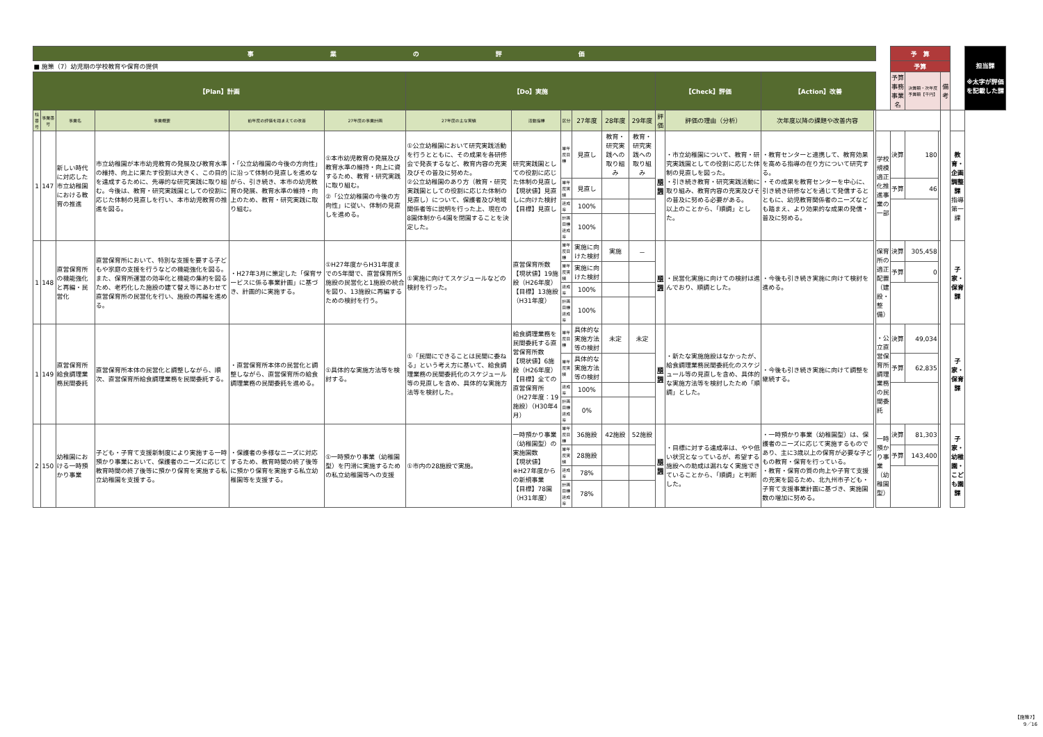| 事業の評価 | | | | | | | | | | | | | | | | | 予 算 | | | | | 担当課 ※太字が評価を記載した課 |
| --- | --- | --- | --- | --- | --- | --- | --- | --- | --- | --- | --- | --- | --- | --- | --- | --- | --- | --- | --- | --- | --- | --- |
| ■ 施策（7）幼児期の学校教育や保育の提供 | | | | | | | | | | | | | | | | | 予算 | | | | | |
| 【Plan】計画 | | | | | | 【Do】実施 | | | | | | 【Check】評価 | | 【Action】改善 | | | 予算事務事業名 | 決算額・次年度予算額【千円】 | | 備考 | | |
| 柱番号 | 事業番号 | 事業名 | 事業概要 | 前年度の評価を踏まえての改善 | 27年度の事業計画 | 27年度の主な実績 | 活動指標 | 区分 | 27年度 | 28年度 | 29年度 | 評価 | 評価の理由（分析） | 次年度以降の課題や改善内容 | | | | | | | | |
| 1 | 147 | 新しい時代に対応した市立幼稚園における教育の推進 | 市立幼稚園が本市幼児教育の発展及び教育水準の維持、向上に果たす役割は大きく、この目的を達成するために、先導的な研究実践に取り組む。今後は、教育・研究実践園としての役割に応じた体制の見直しを行い、本市幼児教育の推進を図る。 | ・「公立幼稚園の今後の方向性」に沿って体制の見直しを進めながら、引き続き、本市の幼児教育の発展、教育水準の維持・向上のため、教育・研究実践に取り組む。 | ①本市幼児教育の発展及び教育水準の維持・向上に資するため、教育・研究実践に取り組む。 ②「公立幼稚園の今後の方向性」に従い、体制の見直しを進める。 | ①公立幼稚園において研究実践活動を行うとともに、その成果を各研修会で発表するなど、教育内容の充実及びその普及に努めた。 ②公立幼稚園のあり方（教育・研究実践園としての役割に応じた体制の見直し）について、保護者及び地域関係者等に説明を行った上、現在の8園体制から4園を閉園することを決定した。 | 研究実践園としての役割に応じた体制の見直し 【現状値】見直しに向けた検討 【目標】見直し | 単年度目標 | 見直し | 教育・研究実践への取り組み | 教育・研究実践への取り組み | 順調 | ・市立幼稚園について、教育・研究実践園としての役割に応じた体制の見直しを図った。 ・引き続き教育・研究実践活動に取り組み、教育内容の充実及びその普及に努める必要がある。 以上のことから、「順調」とした。 | ・教育センターと連携して、教育効果を高める指導の在り方について研究する。 ・その成果を教育センターを中心に、引き続き研修などを通じて発信するとともに、幼児教育関係者のニーズなども踏まえ、より効果的な成果の発信・普及に努める。 | | 学校規模適正化推進事業の一部 | 決算 | 180 | | | 教育・企画調整課 指導第一課 | |
| | | | | | | | | 単年度実績 | 見直し | | | | | | | | 予算 | 46 | | | | |
| | | | | | | | | 達成率 | 100% | | | | | | | | | | | | | |
| | | | | | | | | 計画目標達成率 | 100% | | | | | | | | | | | | | |
| 1 | 148 | 直営保育所の機能強化と再編・民営化 | 直営保育所において、特別な支援を要する子どもや家庭の支援を行うなどの機能強化を図る。また、保育所運営の効率化と機能の集約を図るため、老朽化した施設の建て替え等にあわせて直営保育所の民営化を行い、施設の再編を進める。 | ・H27年3月に策定した「保育サービスに係る事業計画」に基づき、計画的に実施する。 | ①H27年度からH31年度までの5年間で、直営保育所5施設の民営化と1施設の統合を図り、13施設に再編するための検討を行う。 | ①実施に向けてスケジュールなどの検討を行った。 | 直営保育所数 【現状値】19施設（H26年度） 【目標】13施設（H31年度） | 単年度目標 | 実施に向けた検討 | 実施 | － | 順調 | ・民営化実施に向けての検討は進んでおり、順調とした。 | ・今後も引き続き実施に向けて検討を進める。 | | 保育所の適正配置（建設・整備） | 決算 | 305,458 | | | 子家・保育課 | |
| | | | | | | | | 単年度実績 | 実施に向けた検討 | | | | | | | | 予算 | 0 | | | | |
| | | | | | | | | 達成率 | 100% | | | | | | | | | | | | | |
| | | | | | | | | 計画目標達成率 | 100% | | | | | | | | | | | | | |
| 1 | 149 | 直営保育所給食調理業務民間委託 | 直営保育所本体の民営化と調整しながら、順次、直営保育所給食調理業務を民間委託する。 | ・直営保育所本体の民営化と調整しながら、直営保育所の給食調理業務の民間委託を進める。 | ①具体的な実施方法等を検討する。 | ①「民間にできることは民間に委ねる」という考え方に基いて、給食調理業務の民間委託化のスケジュール等の見直しを含め、具体的な実施方法等を検討した。 | 給食調理業務を民間委託する直営保育所数 【現状値】6施設（H26年度） 【目標】全ての直営保育所（H27年度：19施設）（H30年4月） | 単年度目標 | 具体的な実施方法等の検討 | 未定 | 未定 | 順調 | ・新たな実施施設はなかったが、給食調理業務民間委託化のスケジュール等の見直しを含め、具体的な実施方法等を検討したため「順調」とした。 | ・今後も引き続き実施に向けて調整を継続する。 | | ・公立直営保育所調理業務の民間委託 | 決算 | 49,034 | | | 子家・保育課 | |
| | | | | | | | | 単年度実績 | 具体的な実施方法等の検討 | | | | | | | | 予算 | 62,835 | | | | |
| | | | | | | | | 達成率 | 100% | | | | | | | | | | | | | |
| | | | | | | | | 計画目標達成率 | 0% | | | | | | | | | | | | | |
| 2 | 150 | 幼稚園における一時預かり事業 | 子ども・子育て支援新制度により実施する一時預かり事業において、保護者のニーズに応じて教育時間の終了後等に預かり保育を実施する私立幼稚園を支援する。 | ・保護者の多様なニーズに対応するため、教育時間の終了後等に預かり保育を実施する私立幼稚園等を支援する。 | ①一時預かり事業（幼稚園型）を円滑に実施するための私立幼稚園等への支援 | ①市内の28施設で実施。 | 一時預かり事業（幼稚園型）の実施園数 【現状値】※H27年度からの新規事業 【目標】78園（H31年度） | 単年度目標 | 36施設 | 42施設 | 52施設 | 順調 | ・目標に対する達成率は、やや低い状況となっているが、希望する施設への助成は漏れなく実施できていることから、「順調」と判断した。 | ・一時預かり事業（幼稚園型）は、保護者のニーズに応じて実施するものであり、主に3歳以上の保育が必要な子どもの教育・保育を行っている。 ・教育・保育の質の向上や子育て支援の充実を図るため、北九州市子ども・子育て支援事業計画に基づき、実施園数の増加に努める。 | | 一時預かり事業（幼稚園型） | 決算 | 81,303 | | | 子家・幼稚園・こども園課 | |
| | | | | | | | | 単年度実績 | 28施設 | | | | | | | | 予算 | 143,400 | | | | |
| | | | | | | | | 達成率 | 78% | | | | | | | | | | | | | |
| | | | | | | | | 計画目標達成率 | 78% | | | | | | | | | | | | | |
【施策7】
9／16